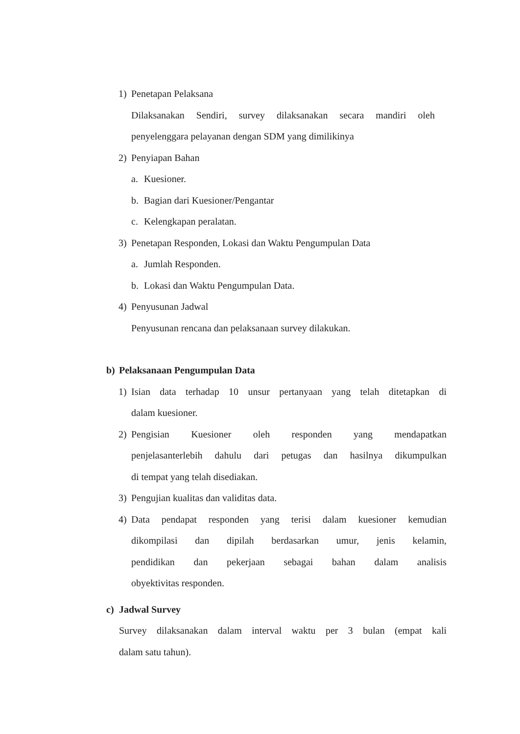1) Penetapan Pelaksana
Dilaksanakan Sendiri, survey dilaksanakan secara mandiri oleh
penyelenggara pelayanan dengan SDM yang dimilikinya
2) Penyiapan Bahan
a. Kuesioner.
b. Bagian dari Kuesioner/Pengantar
c. Kelengkapan peralatan.
3) Penetapan Responden, Lokasi dan Waktu Pengumpulan Data
a. Jumlah Responden.
b. Lokasi dan Waktu Pengumpulan Data.
4) Penyusunan Jadwal
Penyusunan rencana dan pelaksanaan survey dilakukan.
b) Pelaksanaan Pengumpulan Data
1) Isian data terhadap 10 unsur pertanyaan yang telah ditetapkan di
dalam kuesioner.
2) Pengisian Kuesioner oleh responden yang mendapatkan
penjelasanterlebih dahulu dari petugas dan hasilnya dikumpulkan
di tempat yang telah disediakan.
3) Pengujian kualitas dan validitas data.
4) Data pendapat responden yang terisi dalam kuesioner kemudian
dikompilasi dan dipilah berdasarkan umur, jenis kelamin,
pendidikan dan pekerjaan sebagai bahan dalam analisis
obyektivitas responden.
c) Jadwal Survey
Survey dilaksanakan dalam interval waktu per 3 bulan (empat kali
dalam satu tahun).